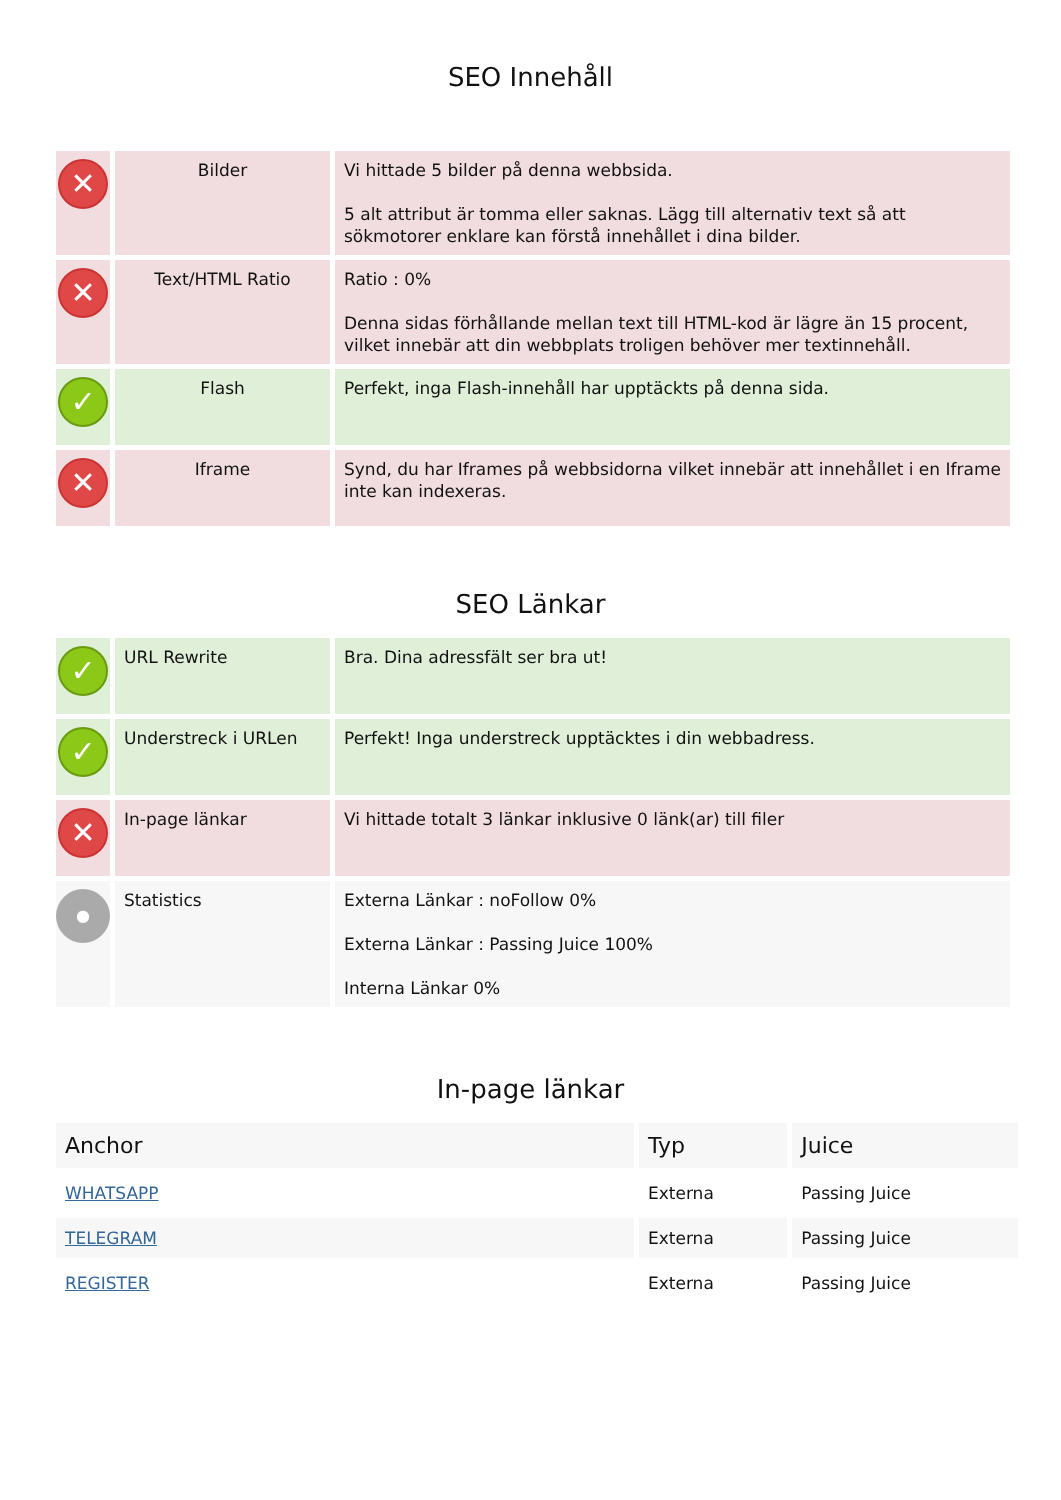SEO Innehåll
| ✕ | Bilder | Vi hittade 5 bilder på denna webbsida. 5 alt attribut är tomma eller saknas. Lägg till alternativ text så att sökmotorer enklare kan förstå innehållet i dina bilder. |
| ✕ | Text/HTML Ratio | Ratio : 0% Denna sidas förhållande mellan text till HTML-kod är lägre än 15 procent, vilket innebär att din webbplats troligen behöver mer textinnehåll. |
| ✓ | Flash | Perfekt, inga Flash-innehåll har upptäckts på denna sida. |
| ✕ | Iframe | Synd, du har Iframes på webbsidorna vilket innebär att innehållet i en Iframe inte kan indexeras. |
SEO Länkar
| ✓ | URL Rewrite | Bra. Dina adressfält ser bra ut! |
| ✓ | Understreck i URLen | Perfekt! Inga understreck upptäcktes i din webbadress. |
| ✕ | In-page länkar | Vi hittade totalt 3 länkar inklusive 0 länk(ar) till filer |
| ● | Statistics | Externa Länkar : noFollow 0% Externa Länkar : Passing Juice 100% Interna Länkar 0% |
In-page länkar
| Anchor | Typ | Juice |
| --- | --- | --- |
| WHATSAPP | Externa | Passing Juice |
| TELEGRAM | Externa | Passing Juice |
| REGISTER | Externa | Passing Juice |